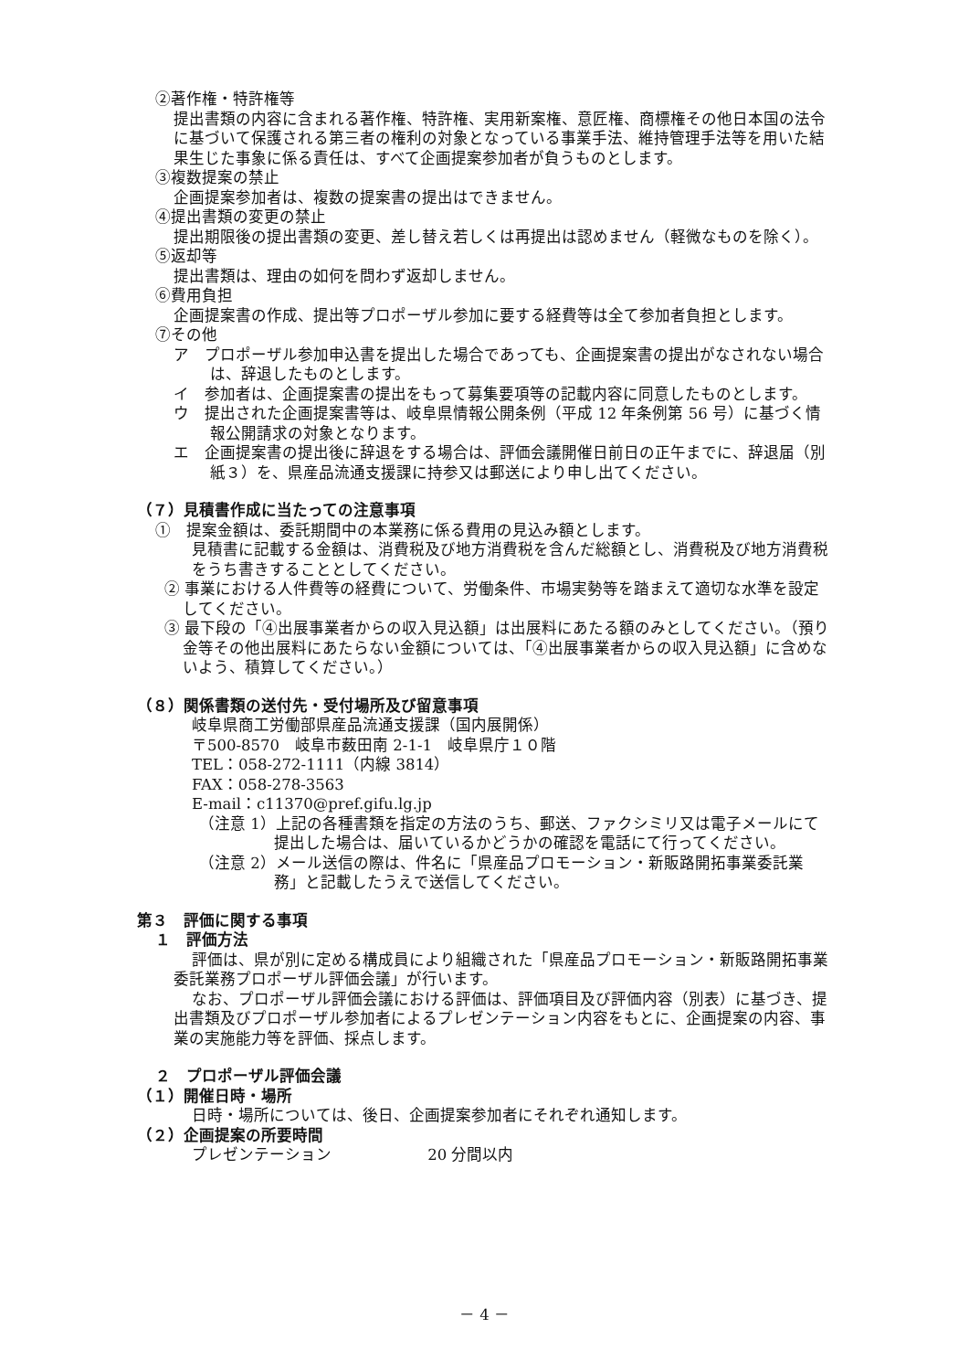②著作権・特許権等
提出書類の内容に含まれる著作権、特許権、実用新案権、意匠権、商標権その他日本国の法令に基づいて保護される第三者の権利の対象となっている事業手法、維持管理手法等を用いた結果生じた事象に係る責任は、すべて企画提案参加者が負うものとします。
③複数提案の禁止
企画提案参加者は、複数の提案書の提出はできません。
④提出書類の変更の禁止
提出期限後の提出書類の変更、差し替え若しくは再提出は認めません（軽微なものを除く）。
⑤返却等
提出書類は、理由の如何を問わず返却しません。
⑥費用負担
企画提案書の作成、提出等プロポーザル参加に要する経費等は全て参加者負担とします。
⑦その他
ア　プロポーザル参加申込書を提出した場合であっても、企画提案書の提出がなされない場合は、辞退したものとします。
イ　参加者は、企画提案書の提出をもって募集要項等の記載内容に同意したものとします。
ウ　提出された企画提案書等は、岐阜県情報公開条例（平成 12 年条例第 56 号）に基づく情報公開請求の対象となります。
エ　企画提案書の提出後に辞退をする場合は、評価会議開催日前日の正午までに、辞退届（別紙３）を、県産品流通支援課に持参又は郵送により申し出てください。
（７）見積書作成に当たっての注意事項
①　提案金額は、委託期間中の本業務に係る費用の見込み額とします。
見積書に記載する金額は、消費税及び地方消費税を含んだ総額とし、消費税及び地方消費税をうち書きすることとしてください。
② 事業における人件費等の経費について、労働条件、市場実勢等を踏まえて適切な水準を設定してください。
③ 最下段の「④出展事業者からの収入見込額」は出展料にあたる額のみとしてください。（預り金等その他出展料にあたらない金額については、「④出展事業者からの収入見込額」に含めないよう、積算してください。）
（８）関係書類の送付先・受付場所及び留意事項
岐阜県商工労働部県産品流通支援課（国内展開係）
〒500-8570　岐阜市薮田南 2-1-1　岐阜県庁１０階
TEL：058-272-1111（内線 3814）
FAX：058-278-3563
E-mail：c11370@pref.gifu.lg.jp
（注意 1）上記の各種書類を指定の方法のうち、郵送、ファクシミリ又は電子メールにて提出した場合は、届いているかどうかの確認を電話にて行ってください。
（注意 2）メール送信の際は、件名に「県産品プロモーション・新販路開拓事業委託業務」と記載したうえで送信してください。
第３　評価に関する事項
１　評価方法
評価は、県が別に定める構成員により組織された「県産品プロモーション・新販路開拓事業委託業務プロポーザル評価会議」が行います。
なお、プロポーザル評価会議における評価は、評価項目及び評価内容（別表）に基づき、提出書類及びプロポーザル参加者によるプレゼンテーション内容をもとに、企画提案の内容、事業の実施能力等を評価、採点します。
２　プロポーザル評価会議
（１）開催日時・場所
日時・場所については、後日、企画提案参加者にそれぞれ通知します。
（２）企画提案の所要時間
プレゼンテーション 20 分間以内
－ 4 －